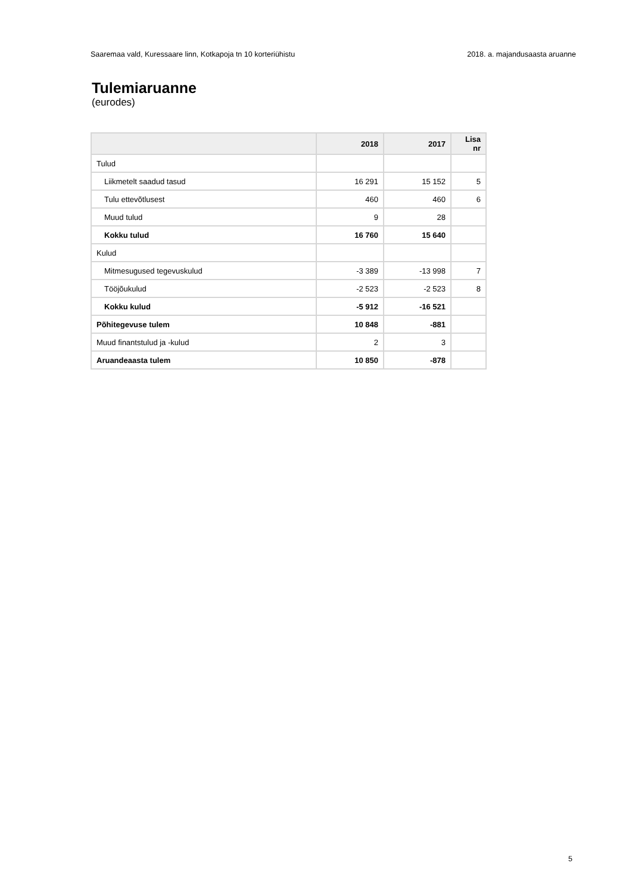Saaremaa vald, Kuressaare linn, Kotkapoja tn 10 korteriühistu 2018. a. majandusaasta aruanne
Tulemiaruanne
(eurodes)
| | 2018 | 2017 | Lisa nr |
| --- | --- | --- | --- |
| Tulud | | | |
| Liikmetelt saadud tasud | 16 291 | 15 152 | 5 |
| Tulu ettevõtlusest | 460 | 460 | 6 |
| Muud tulud | 9 | 28 | |
| Kokku tulud | 16 760 | 15 640 | |
| Kulud | | | |
| Mitmesugused tegevuskulud | -3 389 | -13 998 | 7 |
| Tööjõukulud | -2 523 | -2 523 | 8 |
| Kokku kulud | -5 912 | -16 521 | |
| Põhitegevuse tulem | 10 848 | -881 | |
| Muud finantstulud ja -kulud | 2 | 3 | |
| Aruandeaasta tulem | 10 850 | -878 | |
5